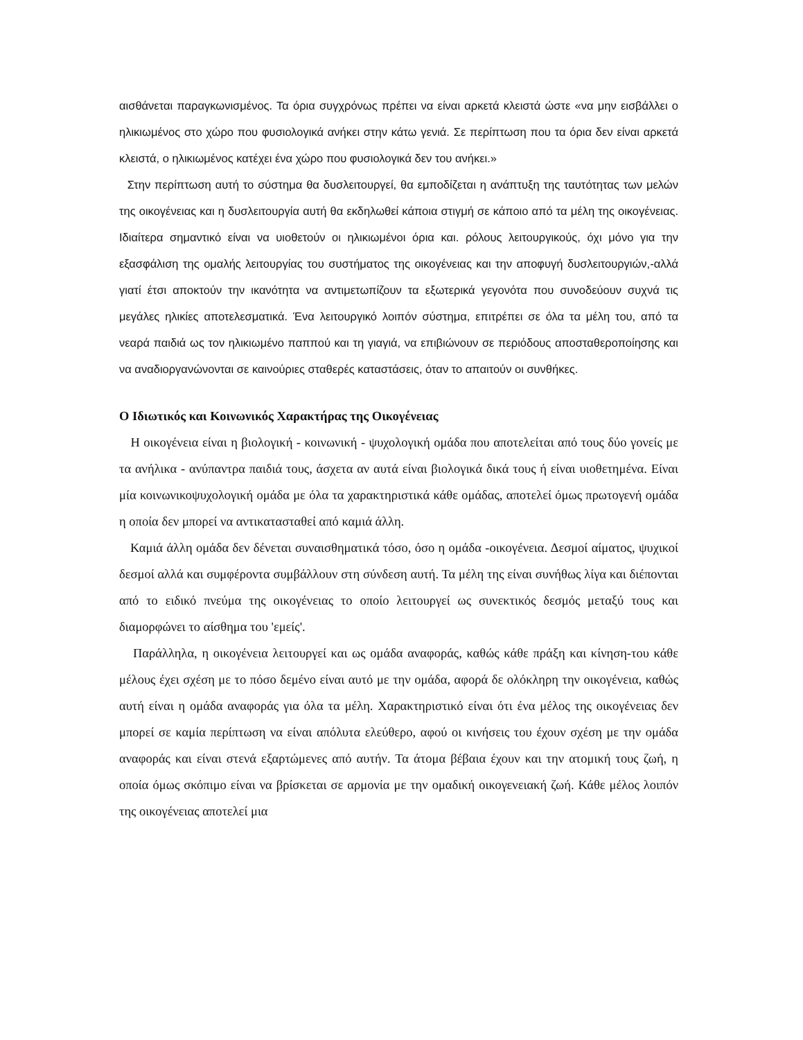αισθάνεται παραγκωνισμένος. Τα όρια συγχρόνως πρέπει να είναι αρκετά κλειστά ώστε «να μην εισβάλλει ο ηλικιωμένος στο χώρο που φυσιολογικά ανήκει στην κάτω γενιά. Σε περίπτωση που τα όρια δεν είναι αρκετά κλειστά, ο ηλικιωμένος κατέχει ένα χώρο που φυσιολογικά δεν του ανήκει.»
Στην περίπτωση αυτή το σύστημα θα δυσλειτουργεί, θα εμποδίζεται η ανάπτυξη της ταυτότητας των μελών της οικογένειας και η δυσλειτουργία αυτή θα εκδηλωθεί κάποια στιγμή σε κάποιο από τα μέλη της οικογένειας. Ιδιαίτερα σημαντικό είναι να υιοθετούν οι ηλικιωμένοι όρια και. ρόλους λειτουργικούς, όχι μόνο για την εξασφάλιση της ομαλής λειτουργίας του συστήματος της οικογένειας και την αποφυγή δυσλειτουργιών,-αλλά γιατί έτσι αποκτούν την ικανότητα να αντιμετωπίζουν τα εξωτερικά γεγονότα που συνοδεύουν συχνά τις μεγάλες ηλικίες αποτελεσματικά. Ένα λειτουργικό λοιπόν σύστημα, επιτρέπει σε όλα τα μέλη του, από τα νεαρά παιδιά ως τον ηλικιωμένο παππού και τη γιαγιά, να επιβιώνουν σε περιόδους αποσταθεροποίησης και να αναδιοργανώνονται σε καινούριες σταθερές καταστάσεις, όταν το απαιτούν οι συνθήκες.
Ο Ιδιωτικός και Κοινωνικός Χαρακτήρας της Οικογένειας
Η οικογένεια είναι η βιολογική - κοινωνική - ψυχολογική ομάδα που αποτελείται από τους δύο γονείς με τα ανήλικα - ανύπαντρα παιδιά τους, άσχετα αν αυτά είναι βιολογικά δικά τους ή είναι υιοθετημένα. Είναι μία κοινωνικοψυχολογική ομάδα με όλα τα χαρακτηριστικά κάθε ομάδας, αποτελεί όμως πρωτογενή ομάδα η οποία δεν μπορεί να αντικατασταθεί από καμιά άλλη.
Καμιά άλλη ομάδα δεν δένεται συναισθηματικά τόσο, όσο η ομάδα -οικογένεια. Δεσμοί αίματος, ψυχικοί δεσμοί αλλά και συμφέροντα συμβάλλουν στη σύνδεση αυτή. Τα μέλη της είναι συνήθως λίγα και διέπονται από το ειδικό πνεύμα της οικογένειας το οποίο λειτουργεί ως συνεκτικός δεσμός μεταξύ τους και διαμορφώνει το αίσθημα του 'εμείς'.
Παράλληλα, η οικογένεια λειτουργεί και ως ομάδα αναφοράς, καθώς κάθε πράξη και κίνηση-του κάθε μέλους έχει σχέση με το πόσο δεμένο είναι αυτό με την ομάδα, αφορά δε ολόκληρη την οικογένεια, καθώς αυτή είναι η ομάδα αναφοράς για όλα τα μέλη. Χαρακτηριστικό είναι ότι ένα μέλος της οικογένειας δεν μπορεί σε καμία περίπτωση να είναι απόλυτα ελεύθερο, αφού οι κινήσεις του έχουν σχέση με την ομάδα αναφοράς και είναι στενά εξαρτώμενες από αυτήν. Τα άτομα βέβαια έχουν και την ατομική τους ζωή, η οποία όμως σκόπιμο είναι να βρίσκεται σε αρμονία με την ομαδική οικογενειακή ζωή. Κάθε μέλος λοιπόν της οικογένειας αποτελεί μια